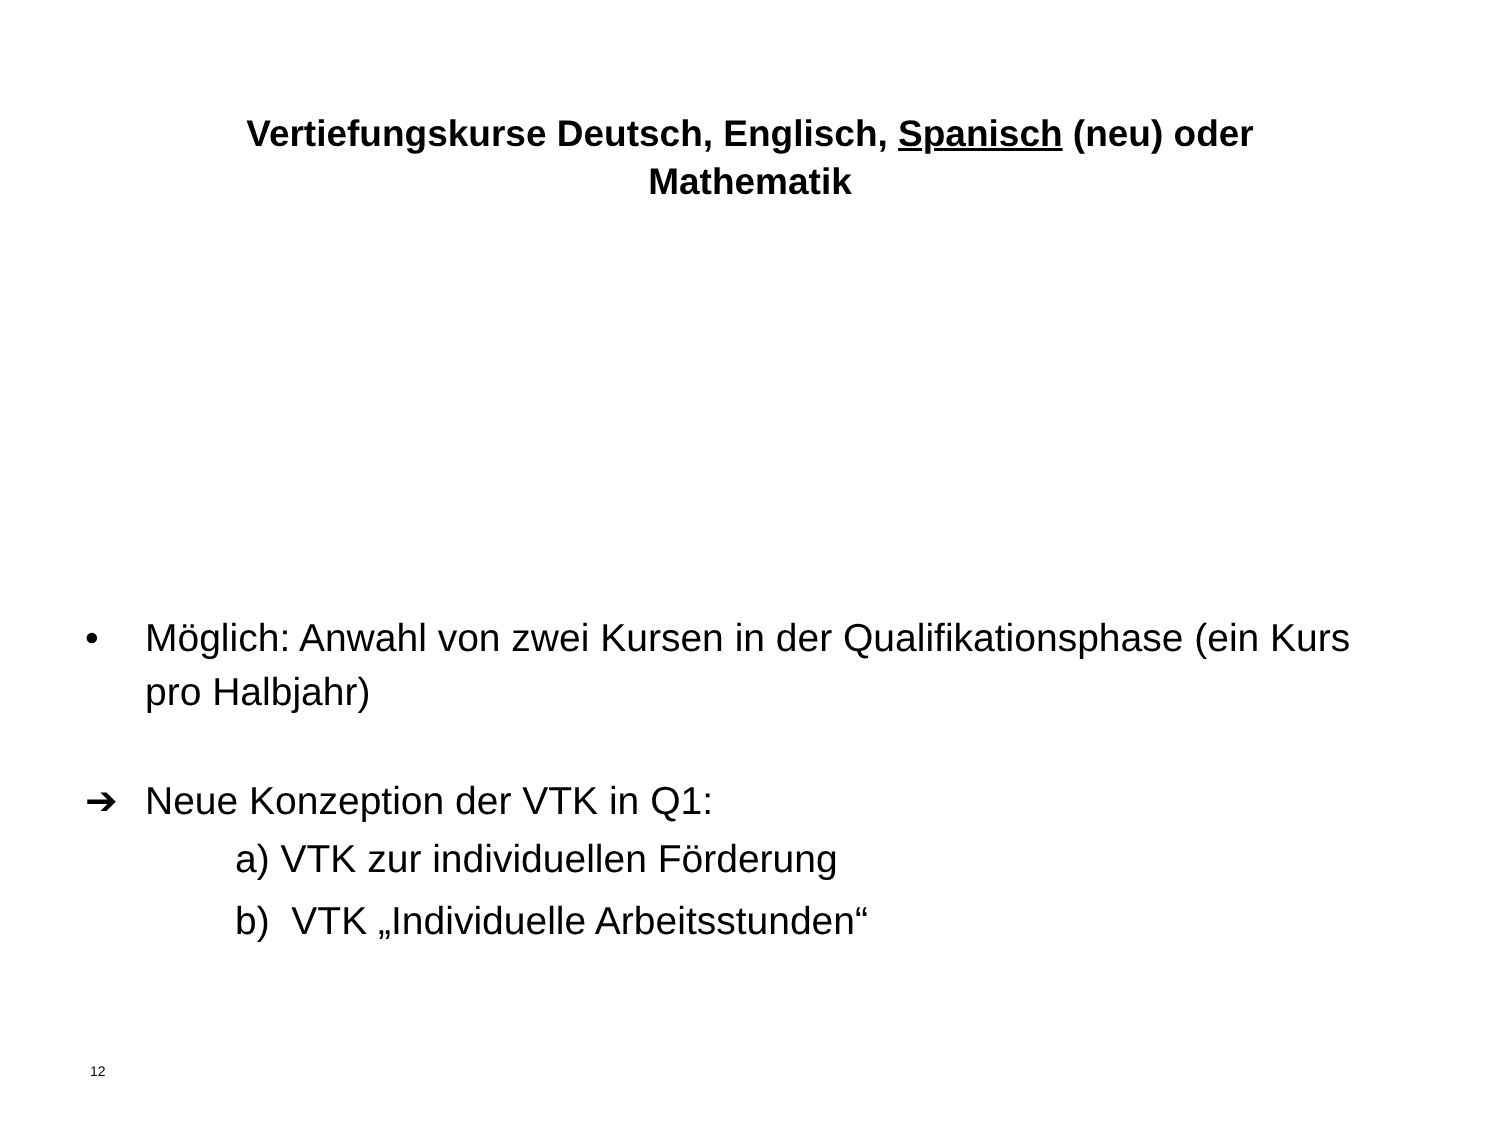Vertiefungskurse Deutsch, Englisch, Spanisch (neu) oder
Mathematik
• Möglich: Anwahl von zwei Kursen in der Qualifikationsphase (ein Kurs pro Halbjahr)
➔ Neue Konzeption der VTK in Q1:
a) VTK zur individuellen Förderung
b) VTK „Individuelle Arbeitsstunden“
12